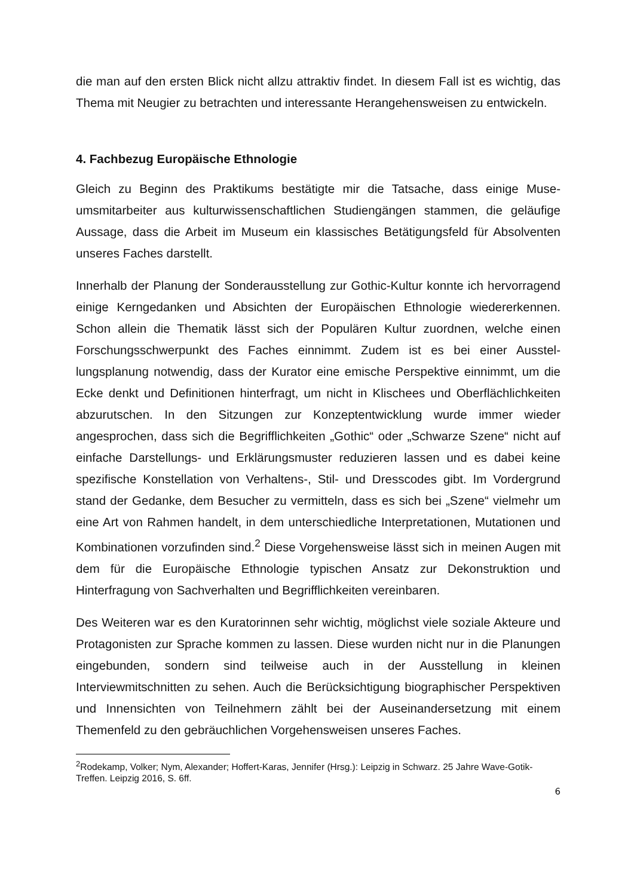die man auf den ersten Blick nicht allzu attraktiv findet. In diesem Fall ist es wichtig, das Thema mit Neugier zu betrachten und interessante Herangehensweisen zu ent­wickeln.
4. Fachbezug Europäische Ethnologie
Gleich zu Beginn des Praktikums bestätigte mir die Tatsache, dass einige Muse­umsmitarbeiter aus kulturwissenschaftlichen Studiengängen stammen, die geläufige Aussage, dass die Arbeit im Museum ein klassisches Betätigungsfeld für Absolven­ten unseres Faches darstellt.
Innerhalb der Planung der Sonderausstellung zur Gothic-Kultur konnte ich hervorra­gend einige Kerngedanken und Absichten der Europäischen Ethnologie wiederer­kennen. Schon allein die Thematik lässt sich der Populären Kultur zuordnen, welche einen Forschungsschwerpunkt des Faches einnimmt. Zudem ist es bei einer Ausstel­lungsplanung notwendig, dass der Kurator eine emische Perspektive einnimmt, um die Ecke denkt und Definitionen hinterfragt, um nicht in Klischees und Oberflächlich­keiten abzurutschen. In den Sitzungen zur Konzeptentwicklung wurde immer wieder angesprochen, dass sich die Begrifflichkeiten „Gothic“ oder „Schwarze Szene“ nicht auf einfache Darstellungs- und Erklärungsmuster reduzieren lassen und es dabei keine spezifische Konstellation von Verhaltens-, Stil- und Dresscodes gibt. Im Vor­dergrund stand der Gedanke, dem Besucher zu vermitteln, dass es sich bei „Szene“ vielmehr um eine Art von Rahmen handelt, in dem unterschiedliche Interpretationen, Mutationen und Kombinationen vorzufinden sind.<sup>2</sup> Diese Vorgehensweise lässt sich in meinen Augen mit dem für die Europäische Ethnologie typischen Ansatz zur De­konstruktion und Hinterfragung von Sachverhalten und Begrifflichkeiten vereinbaren.
Des Weiteren war es den Kuratorinnen sehr wichtig, möglichst viele soziale Akteure und Protagonisten zur Sprache kommen zu lassen. Diese wurden nicht nur in die Planungen eingebunden, sondern sind teilweise auch in der Ausstellung in kleinen Interviewmitschnitten zu sehen. Auch die Berücksichtigung biographischer Perspekti­ven und Innensichten von Teilnehmern zählt bei der Auseinandersetzung mit einem Themenfeld zu den gebräuchlichen Vorgehensweisen unseres Faches.
<sup>2</sup> Rodekamp, Volker; Nym, Alexander; Hoffert-Karas, Jennifer (Hrsg.): Leipzig in Schwarz. 25 Jahre Wave-Gotik-Treffen. Leipzig 2016, S. 6ff.
6